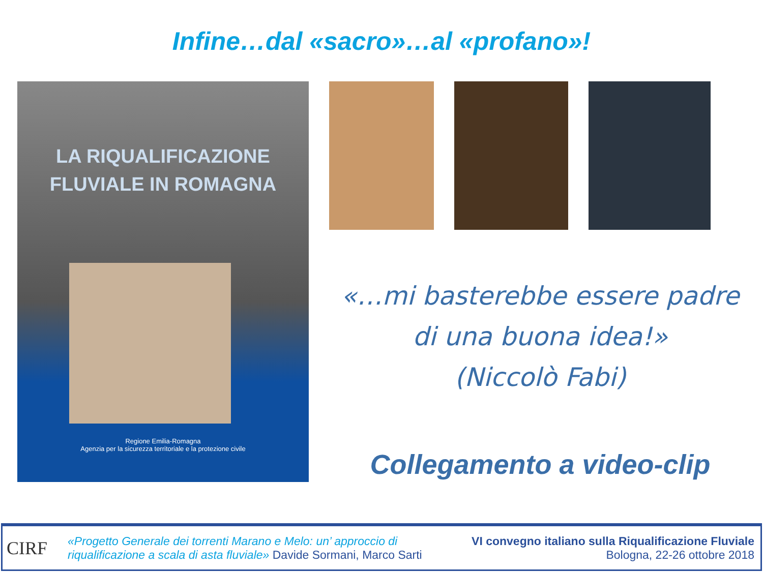Infine…dal «sacro»…al «profano»!
LA RIQUALIFICAZIONE
FLUVIALE IN ROMAGNA
Regione Emilia-Romagna
Agenzia per la sicurezza territoriale e la protezione civile
«…mi basterebbe essere padre
di una buona idea!»
(Niccolò Fabi)
Collegamento a video-clip
CIRF
«Progetto Generale dei torrenti Marano e Melo: un’ approccio di
riqualificazione a scala di asta fluviale» Davide Sormani, Marco Sarti
VI convegno italiano sulla Riqualificazione Fluviale
Bologna, 22-26 ottobre 2018